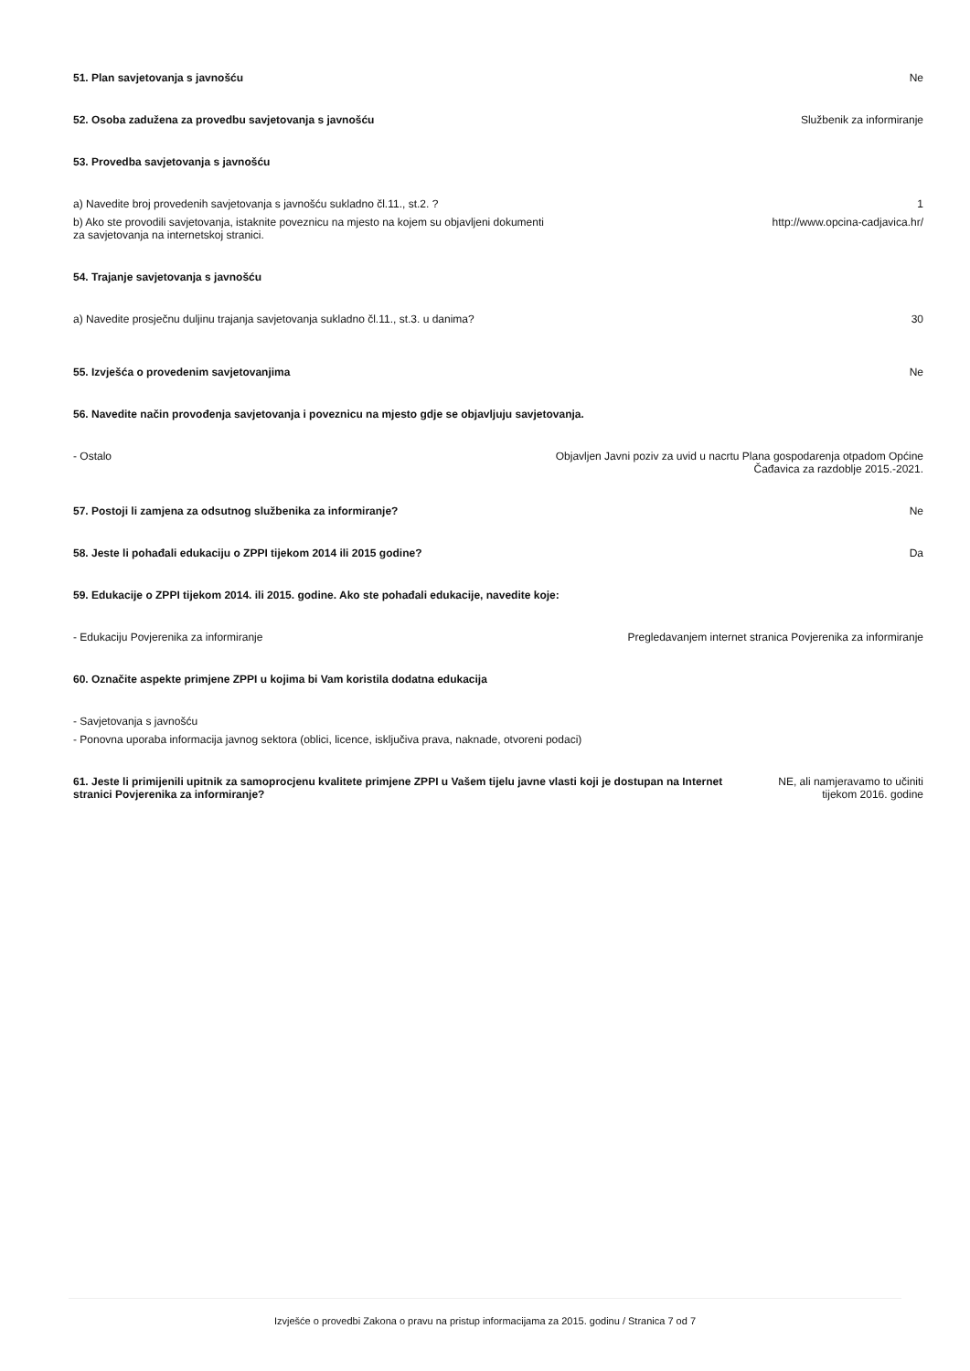51. Plan savjetovanja s javnošću
Ne
52. Osoba zadužena za provedbu savjetovanja s javnošću
Službenik za informiranje
53. Provedba savjetovanja s javnošću
a) Navedite broj provedenih savjetovanja s javnošću sukladno čl.11., st.2. ?
1
b) Ako ste provodili savjetovanja, istaknite poveznicu na mjesto na kojem su objavljeni dokumenti za savjetovanja na internetskoj stranici.
http://www.opcina-cadjavica.hr/
54. Trajanje savjetovanja s javnošću
a) Navedite prosječnu duljinu trajanja savjetovanja sukladno čl.11., st.3. u danima?
30
55. Izvješća o provedenim savjetovanjima
Ne
56. Navedite način provođenja savjetovanja i poveznicu na mjesto gdje se objavljuju savjetovanja.
- Ostalo Objavljen Javni poziv za uvid u nacrtu Plana gospodarenja otpadom Općine
Čađavica za razdoblje 2015.-2021.
57. Postoji li zamjena za odsutnog službenika za informiranje?
Ne
58. Jeste li pohađali edukaciju o ZPPI tijekom 2014 ili 2015 godine?
Da
59. Edukacije o ZPPI tijekom 2014. ili 2015. godine. Ako ste pohađali edukacije, navedite koje:
- Edukaciju Povjerenika za informiranje
Pregledavanjem internet stranica Povjerenika za informiranje
60. Označite aspekte primjene ZPPI u kojima bi Vam koristila dodatna edukacija
- Savjetovanja s javnošću
- Ponovna uporaba informacija javnog sektora (oblici, licence, isključiva prava, naknade, otvoreni podaci)
61. Jeste li primijenili upitnik za samoprocjenu kvalitete primjene ZPPI u Vašem tijelu javne vlasti koji je dostupan na Internet stranici Povjerenika za informiranje?
NE, ali namjeravamo to učiniti
tijekom 2016. godine
Izvješće o provedbi Zakona o pravu na pristup informacijama za 2015. godinu / Stranica 7 od 7